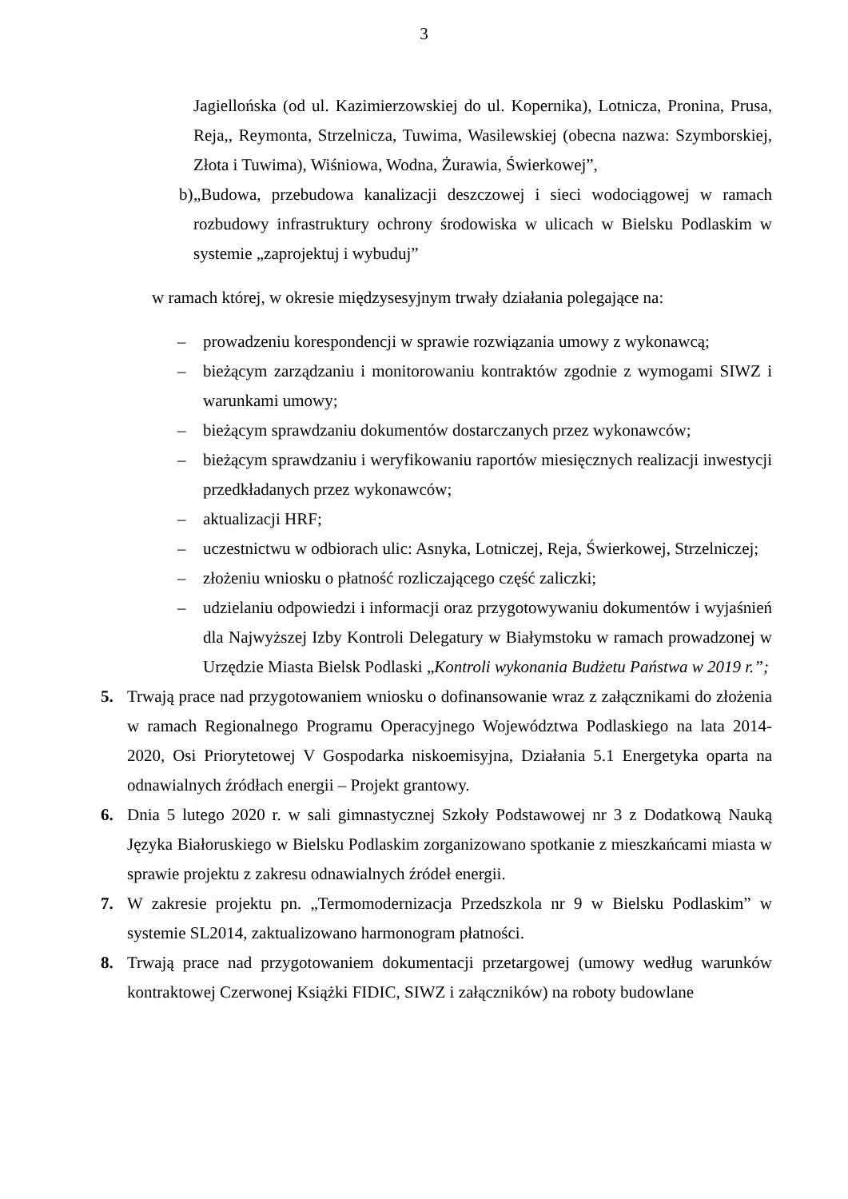3
Jagiellońska (od ul. Kazimierzowskiej do ul. Kopernika), Lotnicza, Pronina, Prusa, Reja,, Reymonta, Strzelnicza, Tuwima, Wasilewskiej (obecna nazwa: Szymborskiej, Złota i Tuwima), Wiśniowa, Wodna, Żurawia, Świerkowej”,
b) „Budowa, przebudowa kanalizacji deszczowej i sieci wodociągowej w ramach rozbudowy infrastruktury ochrony środowiska w ulicach w Bielsku Podlaskim w systemie „zaprojektuj i wybuduj”
w ramach której, w okresie międzysesyjnym trwały działania polegające na:
– prowadzeniu korespondencji w sprawie rozwiązania umowy z wykonawcą;
– bieżącym zarządzaniu i monitorowaniu kontraktów zgodnie z wymogami SIWZ i warunkami umowy;
– bieżącym sprawdzaniu dokumentów dostarczanych przez wykonawców;
– bieżącym sprawdzaniu i weryfikowaniu raportów miesięcznych realizacji inwestycji przedkładanych przez wykonawców;
– aktualizacji HRF;
– uczestnictwu w odbiorach ulic: Asnyka, Lotniczej, Reja, Świerkowej, Strzelniczej;
– złożeniu wniosku o płatność rozliczającego część zaliczki;
– udzielaniu odpowiedzi i informacji oraz przygotowywaniu dokumentów i wyjaśnień dla Najwyższej Izby Kontroli Delegatury w Białymstoku w ramach prowadzonej w Urzędzie Miasta Bielsk Podlaski „Kontroli wykonania Budżetu Państwa w 2019 r.”;
5. Trwają prace nad przygotowaniem wniosku o dofinansowanie wraz z załącznikami do złożenia w ramach Regionalnego Programu Operacyjnego Województwa Podlaskiego na lata 2014-2020, Osi Priorytetowej V Gospodarka niskoemisyjna, Działania 5.1 Energetyka oparta na odnawialnych źródłach energii – Projekt grantowy.
6. Dnia 5 lutego 2020 r. w sali gimnastycznej Szkoły Podstawowej nr 3 z Dodatkową Nauką Języka Białoruskiego w Bielsku Podlaskim zorganizowano spotkanie z mieszkańcami miasta w sprawie projektu z zakresu odnawialnych źródeł energii.
7. W zakresie projektu pn. „Termomodernizacja Przedszkola nr 9 w Bielsku Podlaskim” w systemie SL2014, zaktualizowano harmonogram płatności.
8. Trwają prace nad przygotowaniem dokumentacji przetargowej (umowy według warunków kontraktowej Czerwonej Książki FIDIC, SIWZ i załączników) na roboty budowlane